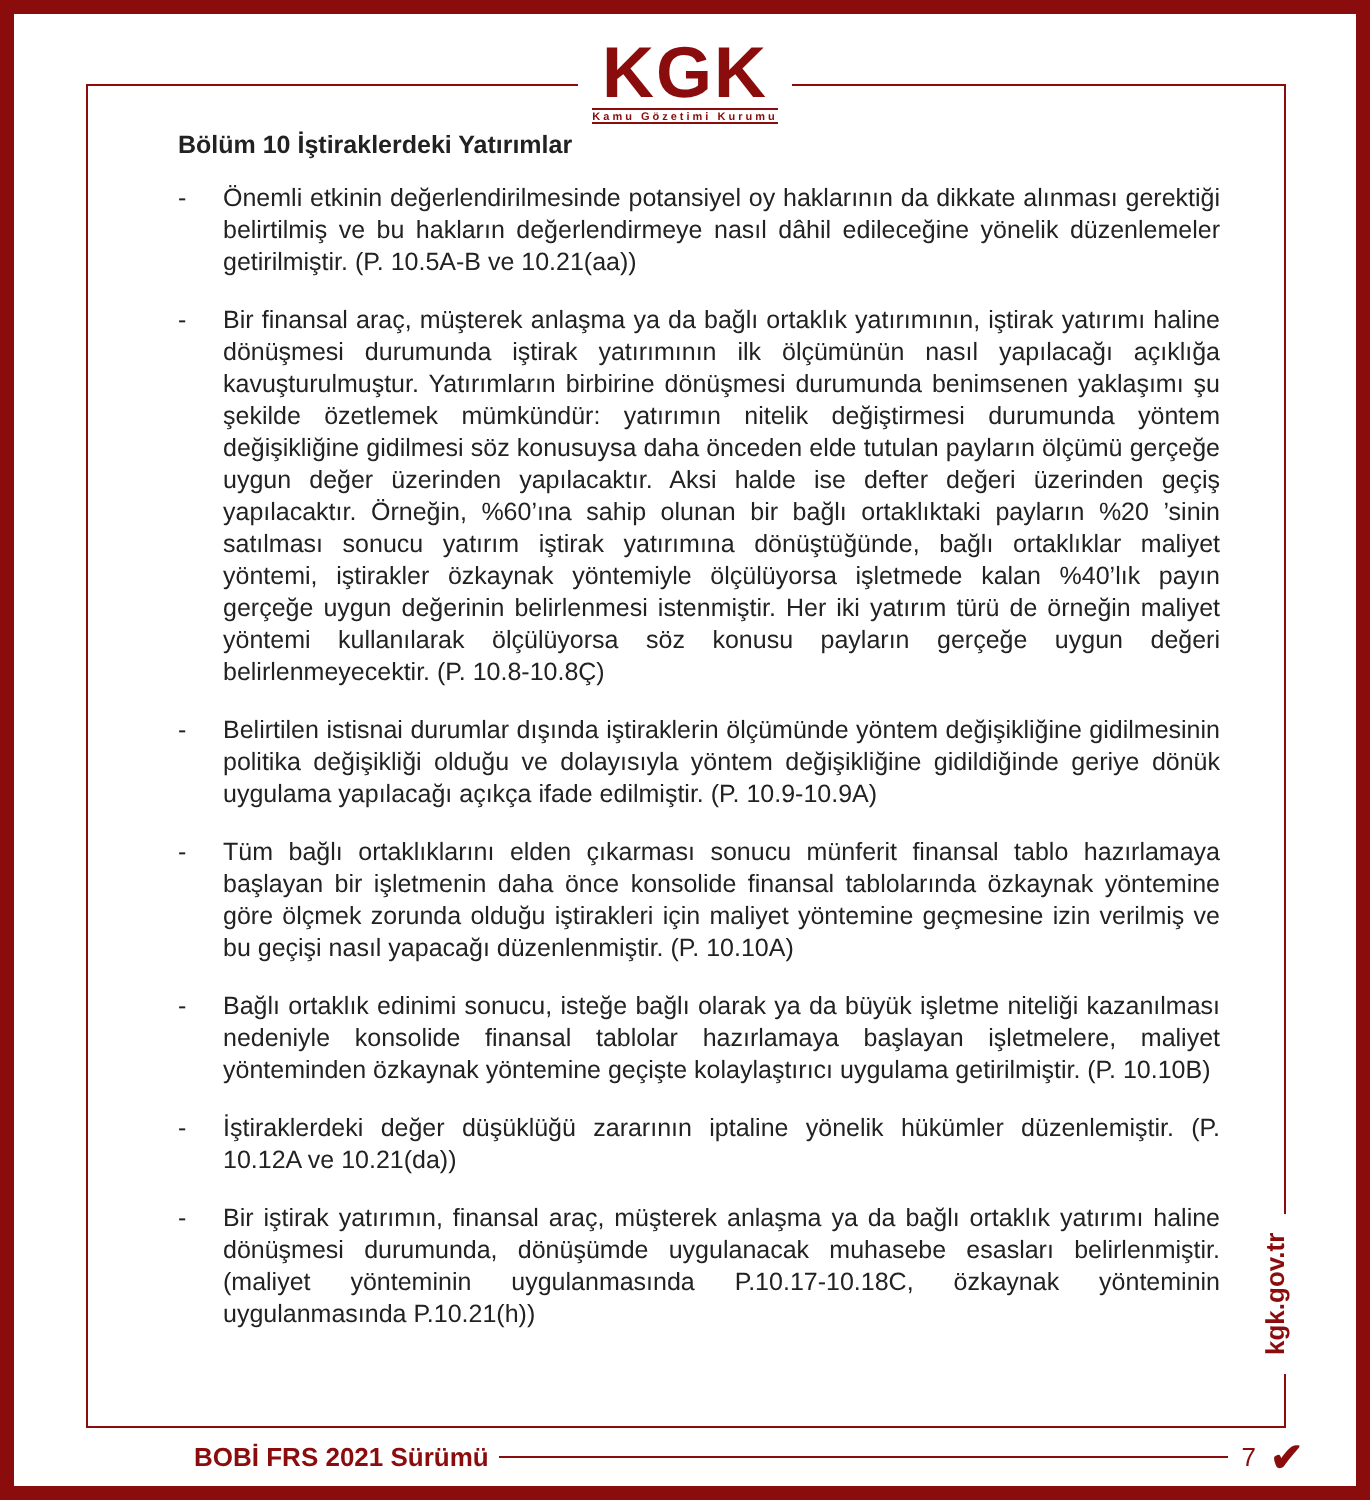KGK
Kamu Gözetimi Kurumu
Bölüm 10 İştiraklerdeki Yatırımlar
- Önemli etkinin değerlendirilmesinde potansiyel oy haklarının da dikkate alınması gerektiği belirtilmiş ve bu hakların değerlendirmeye nasıl dâhil edileceğine yönelik düzenlemeler getirilmiştir. (P. 10.5A-B ve 10.21(aa))
- Bir finansal araç, müşterek anlaşma ya da bağlı ortaklık yatırımının, iştirak yatırımı haline dönüşmesi durumunda iştirak yatırımının ilk ölçümünün nasıl yapılacağı açıklığa kavuşturulmuştur. Yatırımların birbirine dönüşmesi durumunda benimsenen yaklaşımı şu şekilde özetlemek mümkündür: yatırımın nitelik değiştirmesi durumunda yöntem değişikliğine gidilmesi söz konusuysa daha önceden elde tutulan payların ölçümü gerçeğe uygun değer üzerinden yapılacaktır. Aksi halde ise defter değeri üzerinden geçiş yapılacaktır. Örneğin, %60’ına sahip olunan bir bağlı ortaklıktaki payların %20 ’sinin satılması sonucu yatırım iştirak yatırımına dönüştüğünde, bağlı ortaklıklar maliyet yöntemi, iştirakler özkaynak yöntemiyle ölçülüyorsa işletmede kalan %40’lık payın gerçeğe uygun değerinin belirlenmesi istenmiştir. Her iki yatırım türü de örneğin maliyet yöntemi kullanılarak ölçülüyorsa söz konusu payların gerçeğe uygun değeri belirlenmeyecektir. (P. 10.8-10.8Ç)
- Belirtilen istisnai durumlar dışında iştiraklerin ölçümünde yöntem değişikliğine gidilmesinin politika değişikliği olduğu ve dolayısıyla yöntem değişikliğine gidildiğinde geriye dönük uygulama yapılacağı açıkça ifade edilmiştir. (P. 10.9-10.9A)
- Tüm bağlı ortaklıklarını elden çıkarması sonucu münferit finansal tablo hazırlamaya başlayan bir işletmenin daha önce konsolide finansal tablolarında özkaynak yöntemine göre ölçmek zorunda olduğu iştirakleri için maliyet yöntemine geçmesine izin verilmiş ve bu geçişi nasıl yapacağı düzenlenmiştir. (P. 10.10A)
- Bağlı ortaklık edinimi sonucu, isteğe bağlı olarak ya da büyük işletme niteliği kazanılması nedeniyle konsolide finansal tablolar hazırlamaya başlayan işletmelere, maliyet yönteminden özkaynak yöntemine geçişte kolaylaştırıcı uygulama getirilmiştir. (P. 10.10B)
- İştiraklerdeki değer düşüklüğü zararının iptaline yönelik hükümler düzenlemiştir. (P. 10.12A ve 10.21(da))
- Bir iştirak yatırımın, finansal araç, müşterek anlaşma ya da bağlı ortaklık yatırımı haline dönüşmesi durumunda, dönüşümde uygulanacak muhasebe esasları belirlenmiştir. (maliyet yönteminin uygulanmasında P.10.17-10.18C, özkaynak yönteminin uygulanmasında P.10.21(h))
kgk.gov.tr
BOBİ FRS 2021 Sürümü 7 ✔